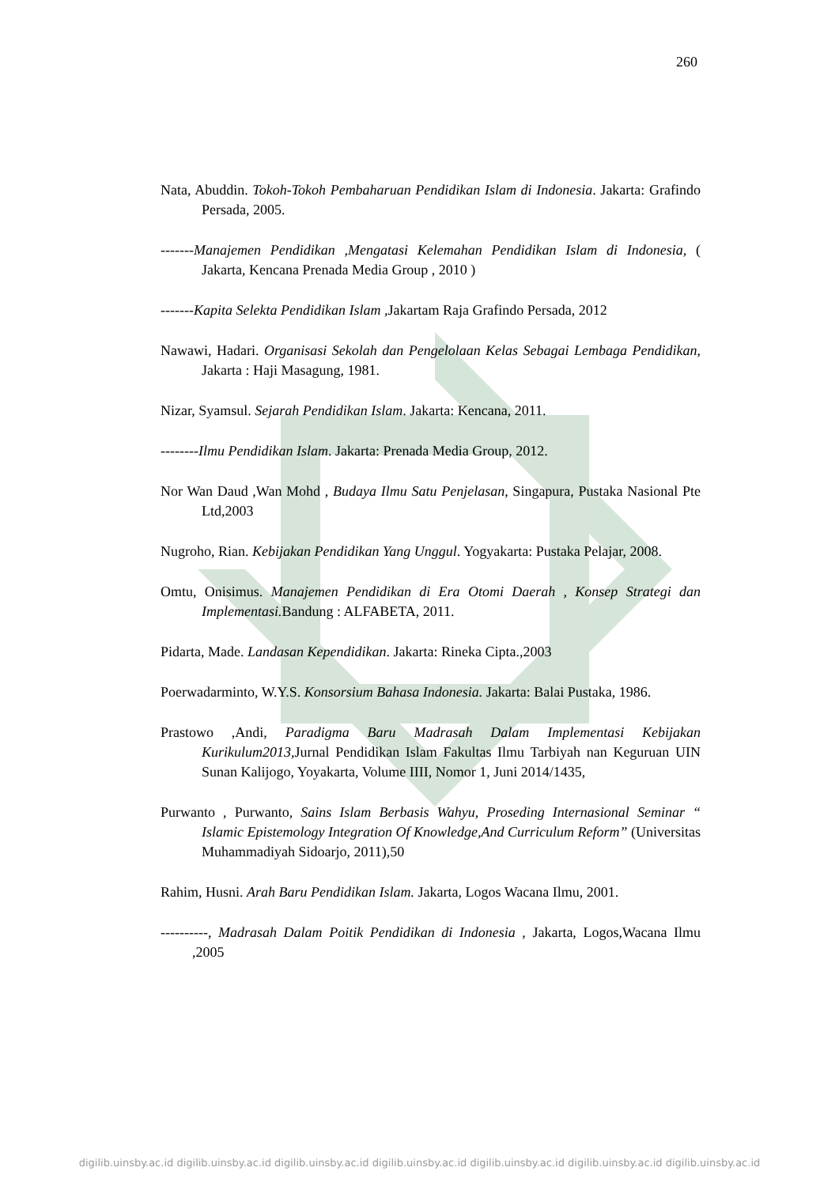260
Nata, Abuddin. Tokoh-Tokoh Pembaharuan Pendidikan Islam di Indonesia. Jakarta: Grafindo Persada, 2005.
-------Manajemen Pendidikan ,Mengatasi Kelemahan Pendidikan Islam di Indonesia, ( Jakarta, Kencana Prenada Media Group , 2010 )
-------Kapita Selekta Pendidikan Islam ,Jakartam Raja Grafindo Persada, 2012
Nawawi, Hadari. Organisasi Sekolah dan Pengelolaan Kelas Sebagai Lembaga Pendidikan, Jakarta : Haji Masagung, 1981.
Nizar, Syamsul. Sejarah Pendidikan Islam. Jakarta: Kencana, 2011.
--------Ilmu Pendidikan Islam. Jakarta: Prenada Media Group, 2012.
Nor Wan Daud ,Wan Mohd , Budaya Ilmu Satu Penjelasan, Singapura, Pustaka Nasional Pte Ltd,2003
Nugroho, Rian. Kebijakan Pendidikan Yang Unggul. Yogyakarta: Pustaka Pelajar, 2008.
Omtu, Onisimus. Manajemen Pendidikan di Era Otomi Daerah , Konsep Strategi dan Implementasi. Bandung : ALFABETA, 2011.
Pidarta, Made. Landasan Kependidikan. Jakarta: Rineka Cipta.,2003
Poerwadarminto, W.Y.S. Konsorsium Bahasa Indonesia. Jakarta: Balai Pustaka, 1986.
Prastowo ,Andi, Paradigma Baru Madrasah Dalam Implementasi Kebijakan Kurikulum2013, Jurnal Pendidikan Islam Fakultas Ilmu Tarbiyah nan Keguruan UIN Sunan Kalijogo, Yoyakarta, Volume IIII, Nomor 1, Juni 2014/1435,
Purwanto , Purwanto, Sains Islam Berbasis Wahyu, Proseding Internasional Seminar “ Islamic Epistemology Integration Of Knowledge,And Curriculum Reform” (Universitas Muhammadiyah Sidoarjo, 2011),50
Rahim, Husni. Arah Baru Pendidikan Islam. Jakarta, Logos Wacana Ilmu, 2001.
----------, Madrasah Dalam Poitik Pendidikan di Indonesia , Jakarta, Logos,Wacana Ilmu ,2005
digilib.uinsby.ac.id digilib.uinsby.ac.id digilib.uinsby.ac.id digilib.uinsby.ac.id digilib.uinsby.ac.id digilib.uinsby.ac.id digilib.uinsby.ac.id